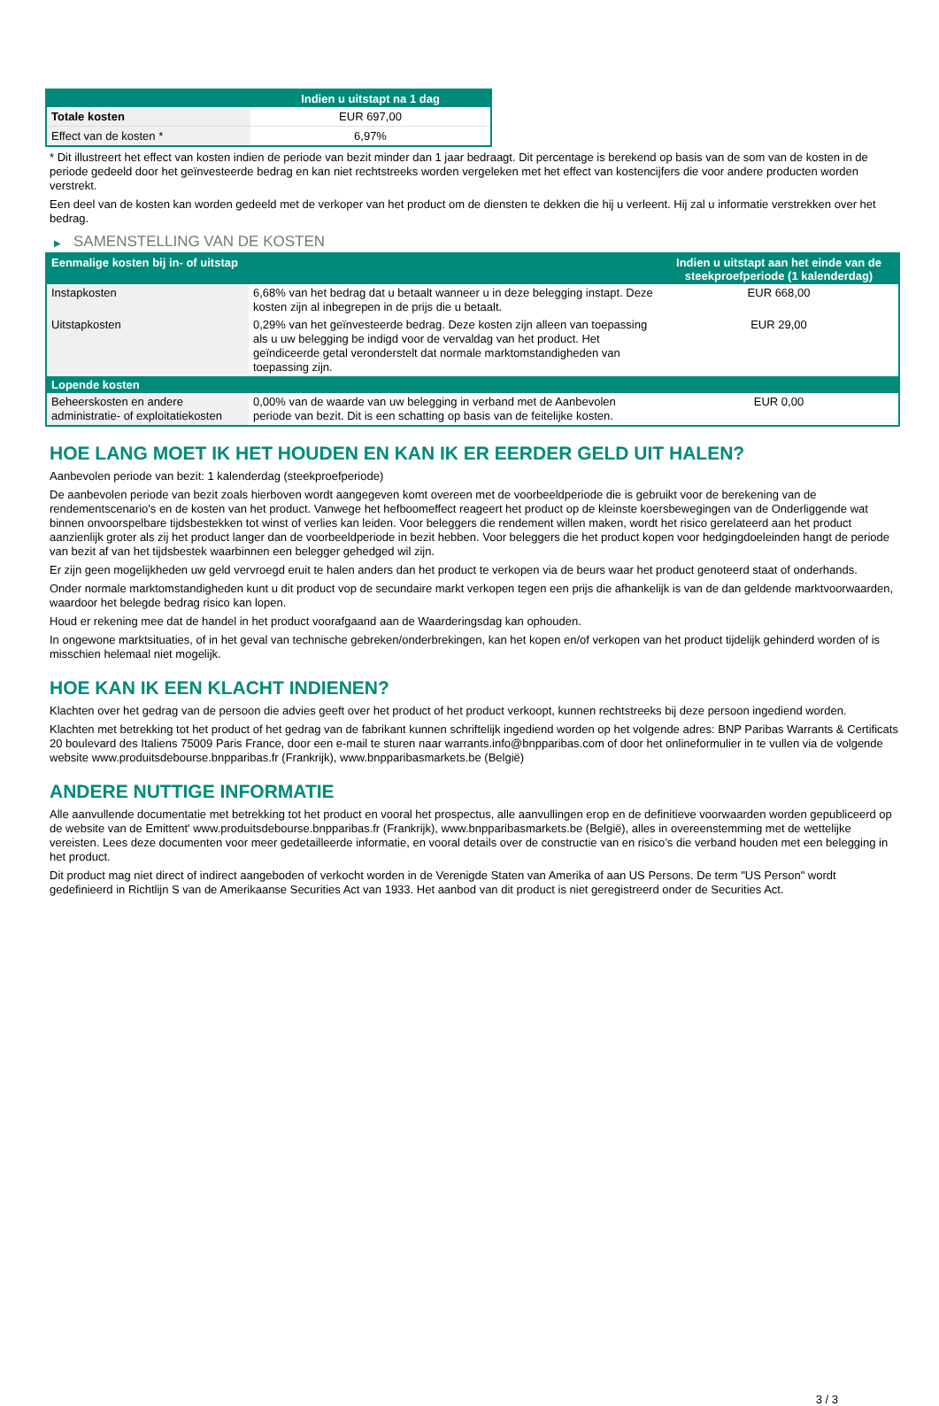| | Indien u uitstapt na 1 dag |
| --- | --- |
| Totale kosten | EUR 697,00 |
| Effect van de kosten * | 6,97% |
* Dit illustreert het effect van kosten indien de periode van bezit minder dan 1 jaar bedraagt. Dit percentage is berekend op basis van de som van de kosten in de periode gedeeld door het geïnvesteerde bedrag en kan niet rechtstreeks worden vergeleken met het effect van kostencijfers die voor andere producten worden verstrekt.
Een deel van de kosten kan worden gedeeld met de verkoper van het product om de diensten te dekken die hij u verleent. Hij zal u informatie verstrekken over het bedrag.
▶ SAMENSTELLING VAN DE KOSTEN
| Eenmalige kosten bij in- of uitstap | | Indien u uitstapt aan het einde van de steekproefperiode (1 kalenderdag) |
| --- | --- | --- |
| Instapkosten | 6,68% van het bedrag dat u betaalt wanneer u in deze belegging instapt. Deze kosten zijn al inbegrepen in de prijs die u betaalt. | EUR 668,00 |
| Uitstapkosten | 0,29% van het geïnvesteerde bedrag. Deze kosten zijn alleen van toepassing als u uw belegging be indigd voor de vervaldag van het product. Het geïndiceerde getal veronderstelt dat normale marktomstandigheden van toepassing zijn. | EUR 29,00 |
| Lopende kosten | | |
| Beheerskosten en andere administratie- of exploitatiekosten | 0,00% van de waarde van uw belegging in verband met de Aanbevolen periode van bezit. Dit is een schatting op basis van de feitelijke kosten. | EUR 0,00 |
HOE LANG MOET IK HET HOUDEN EN KAN IK ER EERDER GELD UIT HALEN?
Aanbevolen periode van bezit: 1 kalenderdag (steekproefperiode)
De aanbevolen periode van bezit zoals hierboven wordt aangegeven komt overeen met de voorbeeldperiode die is gebruikt voor de berekening van de rendementscenario's en de kosten van het product. Vanwege het hefboomeffect reageert het product op de kleinste koersbewegingen van de Onderliggende wat binnen onvoorspelbare tijdsbestekken tot winst of verlies kan leiden. Voor beleggers die rendement willen maken, wordt het risico gerelateerd aan het product aanzienlijk groter als zij het product langer dan de voorbeeldperiode in bezit hebben. Voor beleggers die het product kopen voor hedgingdoeleinden hangt de periode van bezit af van het tijdsbestek waarbinnen een belegger gehedged wil zijn.
Er zijn geen mogelijkheden uw geld vervroegd eruit te halen anders dan het product te verkopen via de beurs waar het product genoteerd staat of onderhands.
Onder normale marktomstandigheden kunt u dit product vop de secundaire markt verkopen tegen een prijs die afhankelijk is van de dan geldende marktvoorwaarden, waardoor het belegde bedrag risico kan lopen.
Houd er rekening mee dat de handel in het product voorafgaand aan de Waarderingsdag kan ophouden.
In ongewone marktsituaties, of in het geval van technische gebreken/onderbrekingen, kan het kopen en/of verkopen van het product tijdelijk gehinderd worden of is misschien helemaal niet mogelijk.
HOE KAN IK EEN KLACHT INDIENEN?
Klachten over het gedrag van de persoon die advies geeft over het product of het product verkoopt, kunnen rechtstreeks bij deze persoon ingediend worden.
Klachten met betrekking tot het product of het gedrag van de fabrikant kunnen schriftelijk ingediend worden op het volgende adres: BNP Paribas Warrants & Certificats 20 boulevard des Italiens 75009 Paris France, door een e-mail te sturen naar warrants.info@bnpparibas.com of door het onlineformulier in te vullen via de volgende website www.produitsdebourse.bnpparibas.fr (Frankrijk), www.bnpparibasmarkets.be (België)
ANDERE NUTTIGE INFORMATIE
Alle aanvullende documentatie met betrekking tot het product en vooral het prospectus, alle aanvullingen erop en de definitieve voorwaarden worden gepubliceerd op de website van de Emittent' www.produitsdebourse.bnpparibas.fr (Frankrijk), www.bnpparibasmarkets.be (België), alles in overeenstemming met de wettelijke vereisten. Lees deze documenten voor meer gedetailleerde informatie, en vooral details over de constructie van en risico’s die verband houden met een belegging in het product.
Dit product mag niet direct of indirect aangeboden of verkocht worden in de Verenigde Staten van Amerika of aan US Persons. De term "US Person" wordt gedefinieerd in Richtlijn S van de Amerikaanse Securities Act van 1933. Het aanbod van dit product is niet geregistreerd onder de Securities Act.
3 / 3